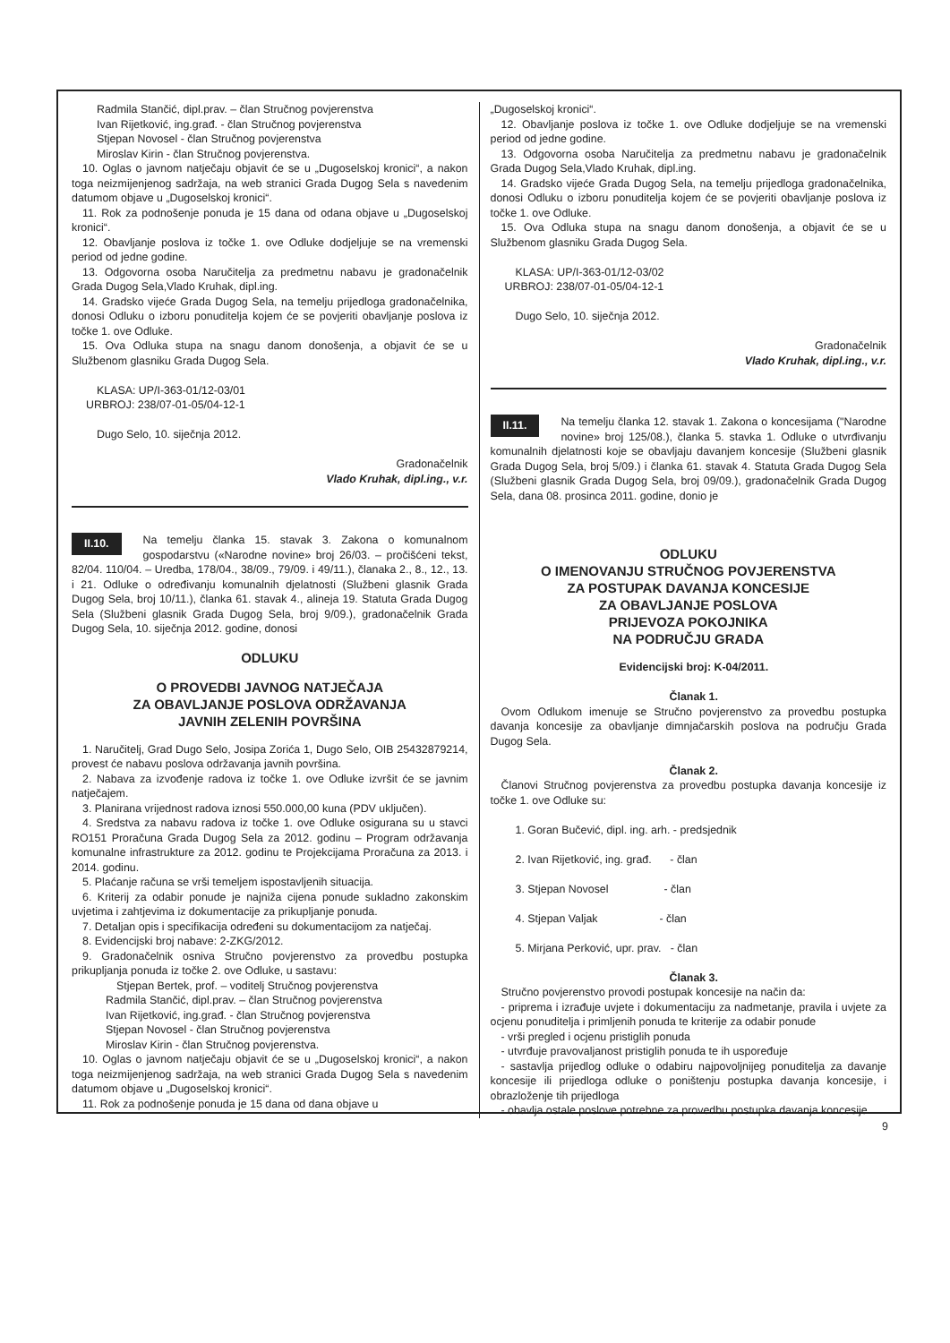Radmila Stančić, dipl.prav. – član Stručnog povjerenstva
Ivan Rijetković, ing.građ. - član Stručnog povjerenstva
Stjepan Novosel - član Stručnog povjerenstva
Miroslav Kirin - član Stručnog povjerenstva.
10. Oglas o javnom natječaju objavit će se u „Dugoselskoj kronici“, a nakon toga neizmijenjenog sadržaja, na web stranici Grada Dugog Sela s navedenim datumom objave u „Dugoselskoj kronici“.
11. Rok za podnošenje ponuda je 15 dana od odana objave u „Dugoselskoj kronici“.
12. Obavljanje poslova iz točke 1. ove Odluke dodjeljuje se na vremenski period od jedne godine.
13. Odgovorna osoba Naručitelja za predmetnu nabavu je gradonačelnik Grada Dugog Sela,Vlado Kruhak, dipl.ing.
14. Gradsko vijeće Grada Dugog Sela, na temelju prijedloga gradonačelnika, donosi Odluku o izboru ponuditelja kojem će se povjeriti obavljanje poslova iz točke 1. ove Odluke.
15. Ova Odluka stupa na snagu danom donošenja, a objavit će se u Službenom glasniku Grada Dugog Sela.
KLASA: UP/I-363-01/12-03/01
URBROJ: 238/07-01-05/04-12-1
Dugo Selo, 10. siječnja 2012.
Gradonačelnik
Vlado Kruhak, dipl.ing., v.r.
II.10. Na temelju članka 15. stavak 3. Zakona o komunalnom gospodarstvu («Narodne novine» broj 26/03. – pročišćeni tekst, 82/04. 110/04. – Uredba, 178/04., 38/09., 79/09. i 49/11.), članaka 2., 8., 12., 13. i 21. Odluke o određivanju komunalnih djelatnosti (Službeni glasnik Grada Dugog Sela, broj 10/11.), članka 61. stavak 4., alineja 19. Statuta Grada Dugog Sela (Službeni glasnik Grada Dugog Sela, broj 9/09.), gradonačelnik Grada Dugog Sela, 10. siječnja 2012. godine, donosi
ODLUKU
O PROVEDBI JAVNOG NATJEČAJA
ZA OBAVLJANJE POSLOVA ODRŽAVANJA
JAVNIH ZELENIH POVRŠINA
1. Naručitelj, Grad Dugo Selo, Josipa Zorića 1, Dugo Selo, OIB 25432879214, provest će nabavu poslova održavanja javnih površina.
2. Nabava za izvođenje radova iz točke 1. ove Odluke izvršit će se javnim natječajem.
3. Planirana vrijednost radova iznosi 550.000,00 kuna (PDV uključen).
4. Sredstva za nabavu radova iz točke 1. ove Odluke osigurana su u stavci RO151 Proračuna Grada Dugog Sela za 2012. godinu – Program održavanja komunalne infrastrukture za 2012. godinu te Projekcijama Proračuna za 2013. i 2014. godinu.
5. Plaćanje računa se vrši temeljem ispostavljenih situacija.
6. Kriterij za odabir ponude je najniža cijena ponude sukladno zakonskim uvjetima i zahtjevima iz dokumentacije za prikupljanje ponuda.
7. Detaljan opis i specifikacija određeni su dokumentacijom za natječaj.
8. Evidencijski broj nabave: 2-ZKG/2012.
9. Gradonačelnik osniva Stručno povjerenstvo za provedbu postupka prikupljanja ponuda iz točke 2. ove Odluke, u sastavu:
Stjepan Bertek, prof. – voditelj Stručnog povjerenstva
Radmila Stančić, dipl.prav. – član Stručnog povjerenstva
Ivan Rijetković, ing.građ. - član Stručnog povjerenstva
Stjepan Novosel - član Stručnog povjerenstva
Miroslav Kirin - član Stručnog povjerenstva.
10. Oglas o javnom natječaju objavit će se u „Dugoselskoj kronici“, a nakon toga neizmijenjenog sadržaja, na web stranici Grada Dugog Sela s navedenim datumom objave u „Dugoselskoj kronici“.
11. Rok za podnošenje ponuda je 15 dana od dana objave u
„Dugoselskoj kronici“.
12. Obavljanje poslova iz točke 1. ove Odluke dodjeljuje se na vremenski period od jedne godine.
13. Odgovorna osoba Naručitelja za predmetnu nabavu je gradonačelnik Grada Dugog Sela,Vlado Kruhak, dipl.ing.
14. Gradsko vijeće Grada Dugog Sela, na temelju prijedloga gradonačelnika, donosi Odluku o izboru ponuditelja kojem će se povjeriti obavljanje poslova iz točke 1. ove Odluke.
15. Ova Odluka stupa na snagu danom donošenja, a objavit će se u Službenom glasniku Grada Dugog Sela.
KLASA: UP/I-363-01/12-03/02
URBROJ: 238/07-01-05/04-12-1
Dugo Selo, 10. siječnja 2012.
Gradonačelnik
Vlado Kruhak, dipl.ing., v.r.
II.11. Na temelju članka 12. stavak 1. Zakona o koncesijama ("Narodne novine» broj 125/08.), članka 5. stavka 1. Odluke o utvrđivanju komunalnih djelatnosti koje se obavljaju davanjem koncesije (Službeni glasnik Grada Dugog Sela, broj 5/09.) i članka 61. stavak 4. Statuta Grada Dugog Sela (Službeni glasnik Grada Dugog Sela, broj 09/09.), gradonačelnik Grada Dugog Sela, dana 08. prosinca 2011. godine, donio je
ODLUKU
O IMENOVANJU STRUČNOG POVJERENSTVA
ZA POSTUPAK DAVANJA KONCESIJE
ZA OBAVLJANJE POSLOVA
PRIJEVOZA POKOJNIKA
NA PODRUČJU GRADA
Evidencijski broj: K-04/2011.
Članak 1.
Ovom Odlukom imenuje se Stručno povjerenstvo za provedbu postupka davanja koncesije za obavljanje dimnjačarskih poslova na području Grada Dugog Sela.
Članak 2.
Članovi Stručnog povjerenstva za provedbu postupka davanja koncesije iz točke 1. ove Odluke su:
1. Goran Bučević, dipl. ing. arh. - predsjednik
2. Ivan Rijetković, ing. građ. - član
3. Stjepan Novosel - član
4. Stjepan Valjak - član
5. Mirjana Perković, upr. prav. - član
Članak 3.
Stručno povjerenstvo provodi postupak koncesije na način da:
- priprema i izrađuje uvjete i dokumentaciju za nadmetanje, pravila i uvjete za ocjenu ponuditelja i primljenih ponuda te kriterije za odabir ponude
- vrši pregled i ocjenu pristiglih ponuda
- utvrđuje pravovaljanost pristiglih ponuda te ih uspoređuje
- sastavlja prijedlog odluke o odabiru najpovoljnijeg ponuditelja za davanje koncesije ili prijedloga odluke o poništenju postupka davanja koncesije, i obrazloženje tih prijedloga
- obavlja ostale poslove potrebne za provedbu postupka davanja koncesije.
9